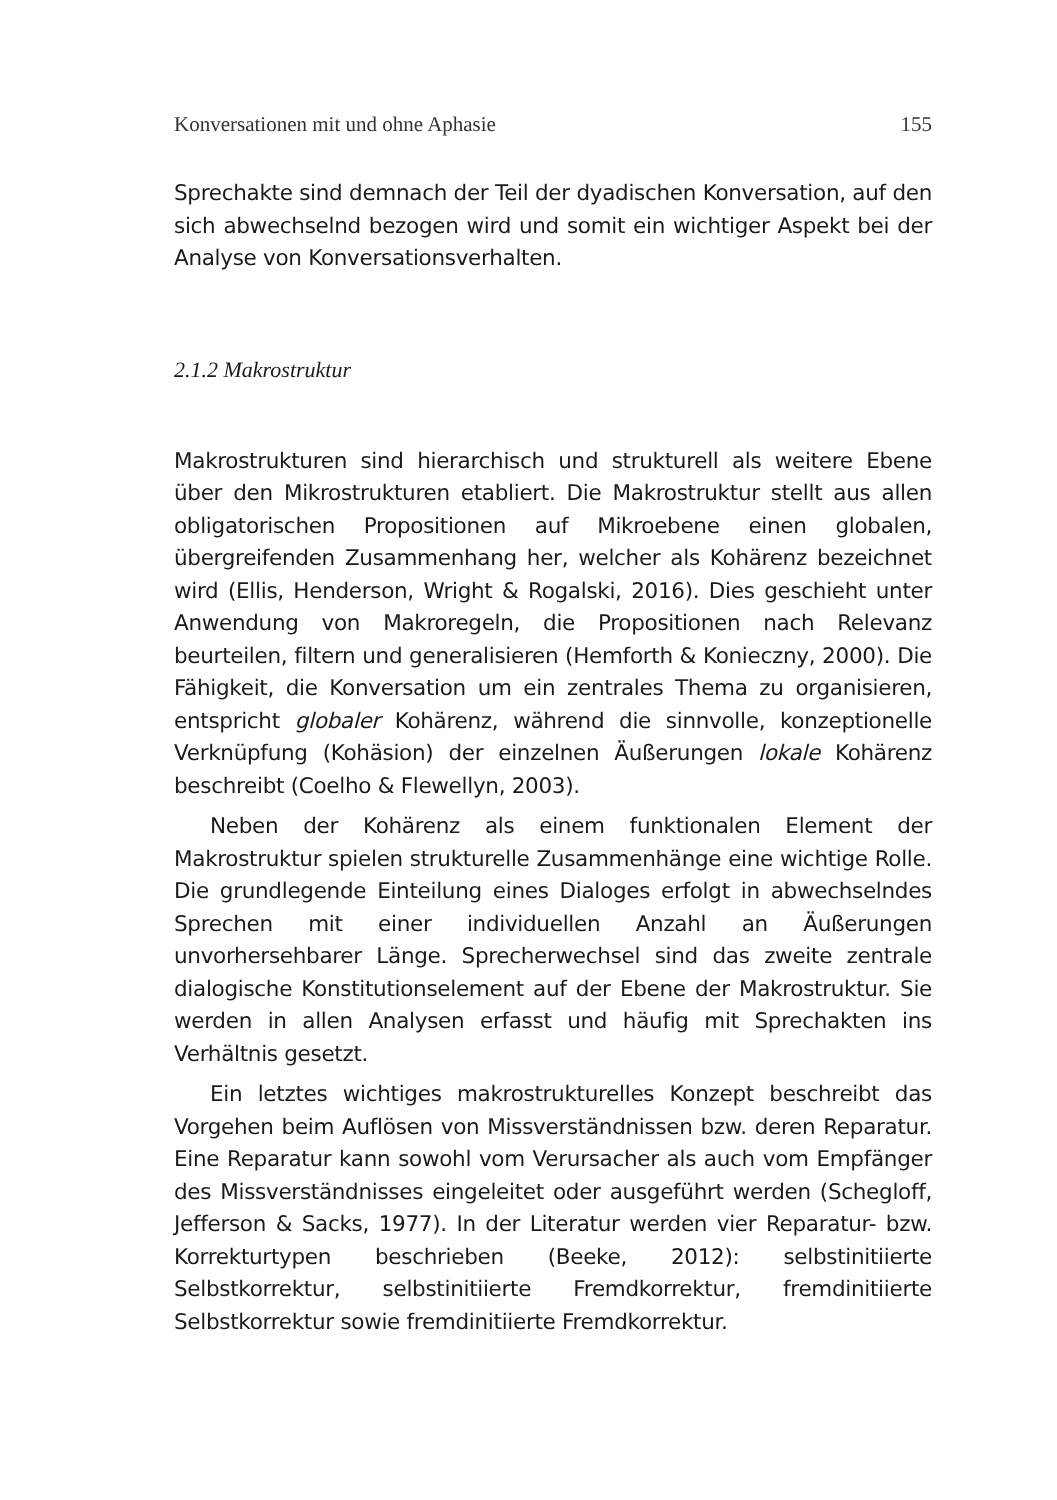Konversationen mit und ohne Aphasie 155
Sprechakte sind demnach der Teil der dyadischen Konversation, auf den sich abwechselnd bezogen wird und somit ein wichtiger Aspekt bei der Analyse von Konversationsverhalten.
2.1.2 Makrostruktur
Makrostrukturen sind hierarchisch und strukturell als weitere Ebene über den Mikrostrukturen etabliert. Die Makrostruktur stellt aus allen obligatorischen Propositionen auf Mikroebene einen globalen, übergreifenden Zusammenhang her, welcher als Kohärenz bezeichnet wird (Ellis, Henderson, Wright & Rogalski, 2016). Dies geschieht unter Anwendung von Makroregeln, die Propositionen nach Relevanz beurteilen, filtern und generalisieren (Hemforth & Konieczny, 2000). Die Fähigkeit, die Konversation um ein zentrales Thema zu organisieren, entspricht globaler Kohärenz, während die sinnvolle, konzeptionelle Verknüpfung (Kohäsion) der einzelnen Äußerungen lokale Kohärenz beschreibt (Coelho & Flewellyn, 2003).
Neben der Kohärenz als einem funktionalen Element der Makrostruktur spielen strukturelle Zusammenhänge eine wichtige Rolle. Die grundlegende Einteilung eines Dialoges erfolgt in abwechselndes Sprechen mit einer individuellen Anzahl an Äußerungen unvorhersehbarer Länge. Sprecherwechsel sind das zweite zentrale dialogische Konstitutionselement auf der Ebene der Makrostruktur. Sie werden in allen Analysen erfasst und häufig mit Sprechakten ins Verhältnis gesetzt.
Ein letztes wichtiges makrostrukturelles Konzept beschreibt das Vorgehen beim Auflösen von Missverständnissen bzw. deren Reparatur. Eine Reparatur kann sowohl vom Verursacher als auch vom Empfänger des Missverständnisses eingeleitet oder ausgeführt werden (Schegloff, Jefferson & Sacks, 1977). In der Literatur werden vier Reparatur- bzw. Korrekturtypen beschrieben (Beeke, 2012): selbstinitiierte Selbstkorrektur, selbstinitiierte Fremdkorrektur, fremdinitiierte Selbstkorrektur sowie fremdinitiierte Fremdkorrektur.